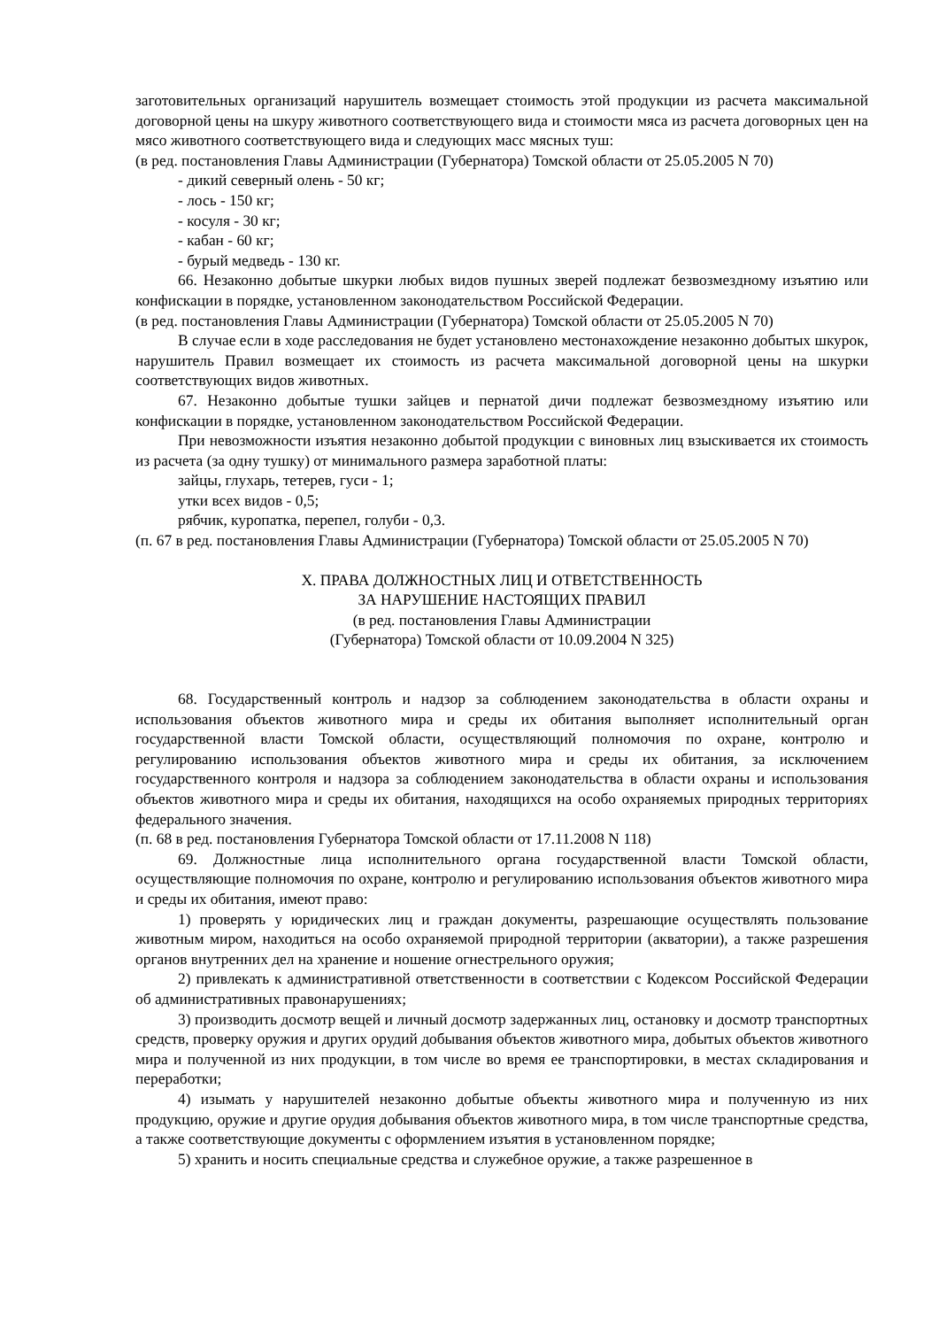заготовительных организаций нарушитель возмещает стоимость этой продукции из расчета максимальной договорной цены на шкуру животного соответствующего вида и стоимости мяса из расчета договорных цен на мясо животного соответствующего вида и следующих масс мясных туш:
(в ред. постановления Главы Администрации (Губернатора) Томской области от 25.05.2005 N 70)
- дикий северный олень - 50 кг;
- лось - 150 кг;
- косуля - 30 кг;
- кабан - 60 кг;
- бурый медведь - 130 кг.
66. Незаконно добытые шкурки любых видов пушных зверей подлежат безвозмездному изъятию или конфискации в порядке, установленном законодательством Российской Федерации.
(в ред. постановления Главы Администрации (Губернатора) Томской области от 25.05.2005 N 70)
В случае если в ходе расследования не будет установлено местонахождение незаконно добытых шкурок, нарушитель Правил возмещает их стоимость из расчета максимальной договорной цены на шкурки соответствующих видов животных.
67. Незаконно добытые тушки зайцев и пернатой дичи подлежат безвозмездному изъятию или конфискации в порядке, установленном законодательством Российской Федерации.
При невозможности изъятия незаконно добытой продукции с виновных лиц взыскивается их стоимость из расчета (за одну тушку) от минимального размера заработной платы:
зайцы, глухарь, тетерев, гуси - 1;
утки всех видов - 0,5;
рябчик, куропатка, перепел, голуби - 0,3.
(п. 67 в ред. постановления Главы Администрации (Губернатора) Томской области от 25.05.2005 N 70)
X. ПРАВА ДОЛЖНОСТНЫХ ЛИЦ И ОТВЕТСТВЕННОСТЬ
ЗА НАРУШЕНИЕ НАСТОЯЩИХ ПРАВИЛ
(в ред. постановления Главы Администрации
(Губернатора) Томской области от 10.09.2004 N 325)
68. Государственный контроль и надзор за соблюдением законодательства в области охраны и использования объектов животного мира и среды их обитания выполняет исполнительный орган государственной власти Томской области, осуществляющий полномочия по охране, контролю и регулированию использования объектов животного мира и среды их обитания, за исключением государственного контроля и надзора за соблюдением законодательства в области охраны и использования объектов животного мира и среды их обитания, находящихся на особо охраняемых природных территориях федерального значения.
(п. 68 в ред. постановления Губернатора Томской области от 17.11.2008 N 118)
69. Должностные лица исполнительного органа государственной власти Томской области, осуществляющие полномочия по охране, контролю и регулированию использования объектов животного мира и среды их обитания, имеют право:
1) проверять у юридических лиц и граждан документы, разрешающие осуществлять пользование животным миром, находиться на особо охраняемой природной территории (акватории), а также разрешения органов внутренних дел на хранение и ношение огнестрельного оружия;
2) привлекать к административной ответственности в соответствии с Кодексом Российской Федерации об административных правонарушениях;
3) производить досмотр вещей и личный досмотр задержанных лиц, остановку и досмотр транспортных средств, проверку оружия и других орудий добывания объектов животного мира, добытых объектов животного мира и полученной из них продукции, в том числе во время ее транспортировки, в местах складирования и переработки;
4) изымать у нарушителей незаконно добытые объекты животного мира и полученную из них продукцию, оружие и другие орудия добывания объектов животного мира, в том числе транспортные средства, а также соответствующие документы с оформлением изъятия в установленном порядке;
5) хранить и носить специальные средства и служебное оружие, а также разрешенное в